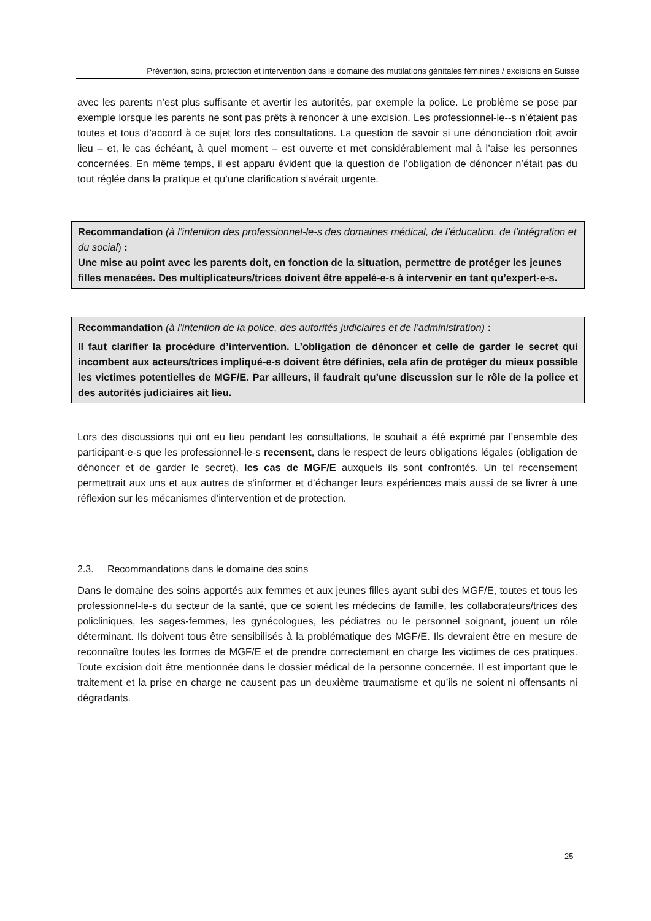Prévention, soins, protection et intervention dans le domaine des mutilations génitales féminines / excisions en Suisse
avec les parents n’est plus suffisante et avertir les autorités, par exemple la police. Le problème se pose par exemple lorsque les parents ne sont pas prêts à renoncer à une excision. Les professionnel-le--s n’étaient pas toutes et tous d’accord à ce sujet lors des consultations. La question de savoir si une dénonciation doit avoir lieu – et, le cas échéant, à quel moment – est ouverte et met considérablement mal à l’aise les personnes concernées. En même temps, il est apparu évident que la question de l’obligation de dénoncer n’était pas du tout réglée dans la pratique et qu’une clarification s’avérait urgente.
Recommandation (à l’intention des professionnel-le-s des domaines médical, de l’éducation, de l’intégration et du social) :
Une mise au point avec les parents doit, en fonction de la situation, permettre de protéger les jeunes filles menacées. Des multiplicateurs/trices doivent être appelé-e-s à intervenir en tant qu’expert-e-s.
Recommandation (à l’intention de la police, des autorités judiciaires et de l’administration) :
Il faut clarifier la procédure d’intervention. L’obligation de dénoncer et celle de garder le secret qui incombent aux acteurs/trices impliqué-e-s doivent être définies, cela afin de protéger du mieux possible les victimes potentielles de MGF/E. Par ailleurs, il faudrait qu’une discussion sur le rôle de la police et des autorités judiciaires ait lieu.
Lors des discussions qui ont eu lieu pendant les consultations, le souhait a été exprimé par l’ensemble des participant-e-s que les professionnel-le-s recensent, dans le respect de leurs obligations légales (obligation de dénoncer et de garder le secret), les cas de MGF/E auxquels ils sont confrontés. Un tel recensement permettrait aux uns et aux autres de s’informer et d’échanger leurs expériences mais aussi de se livrer à une réflexion sur les mécanismes d’intervention et de protection.
2.3. Recommandations dans le domaine des soins
Dans le domaine des soins apportés aux femmes et aux jeunes filles ayant subi des MGF/E, toutes et tous les professionnel-le-s du secteur de la santé, que ce soient les médecins de famille, les collaborateurs/trices des policliniques, les sages-femmes, les gynécologues, les pédiatres ou le personnel soignant, jouent un rôle déterminant. Ils doivent tous être sensibilisés à la problématique des MGF/E. Ils devraient être en mesure de reconnaître toutes les formes de MGF/E et de prendre correctement en charge les victimes de ces pratiques. Toute excision doit être mentionnée dans le dossier médical de la personne concernée. Il est important que le traitement et la prise en charge ne causent pas un deuxième traumatisme et qu’ils ne soient ni offensants ni dégradants.
25